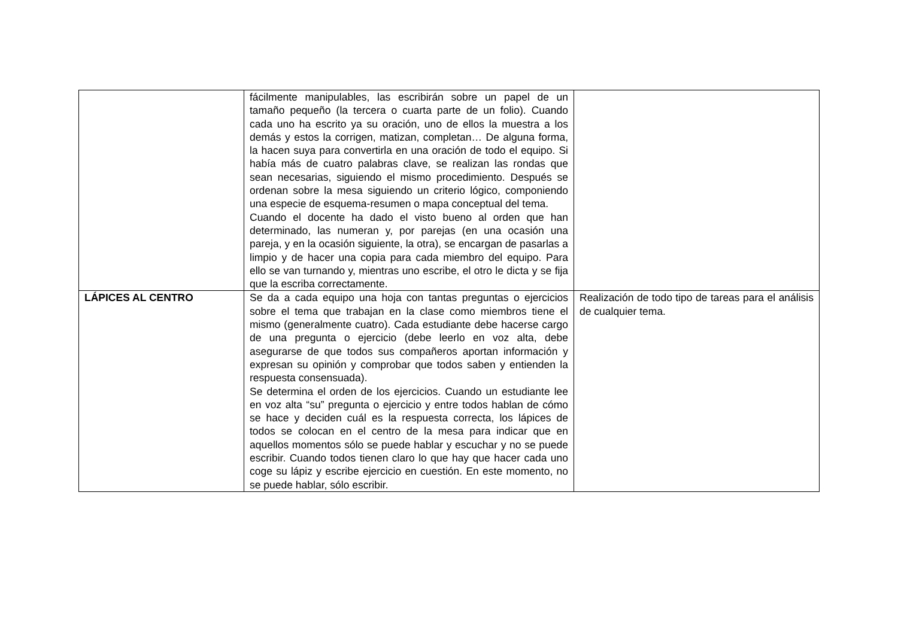| | fácilmente manipulables, las escribirán sobre un papel de un tamaño pequeño (la tercera o cuarta parte de un folio). Cuando cada uno ha escrito ya su oración, uno de ellos la muestra a los demás y estos la corrigen, matizan, completan… De alguna forma, la hacen suya para convertirla en una oración de todo el equipo. Si había más de cuatro palabras clave, se realizan las rondas que sean necesarias, siguiendo el mismo procedimiento. Después se ordenan sobre la mesa siguiendo un criterio lógico, componiendo una especie de esquema-resumen o mapa conceptual del tema. Cuando el docente ha dado el visto bueno al orden que han determinado, las numeran y, por parejas (en una ocasión una pareja, y en la ocasión siguiente, la otra), se encargan de pasarlas a limpio y de hacer una copia para cada miembro del equipo. Para ello se van turnando y, mientras uno escribe, el otro le dicta y se fija que la escriba correctamente. | |
| LÁPICES AL CENTRO | Se da a cada equipo una hoja con tantas preguntas o ejercicios sobre el tema que trabajan en la clase como miembros tiene el mismo (generalmente cuatro). Cada estudiante debe hacerse cargo de una pregunta o ejercicio (debe leerlo en voz alta, debe asegurarse de que todos sus compañeros aportan información y expresan su opinión y comprobar que todos saben y entienden la respuesta consensuada). Se determina el orden de los ejercicios. Cuando un estudiante lee en voz alta “su” pregunta o ejercicio y entre todos hablan de cómo se hace y deciden cuál es la respuesta correcta, los lápices de todos se colocan en el centro de la mesa para indicar que en aquellos momentos sólo se puede hablar y escuchar y no se puede escribir. Cuando todos tienen claro lo que hay que hacer cada uno coge su lápiz y escribe ejercicio en cuestión. En este momento, no se puede hablar, sólo escribir. | Realización de todo tipo de tareas para el análisis de cualquier tema. |